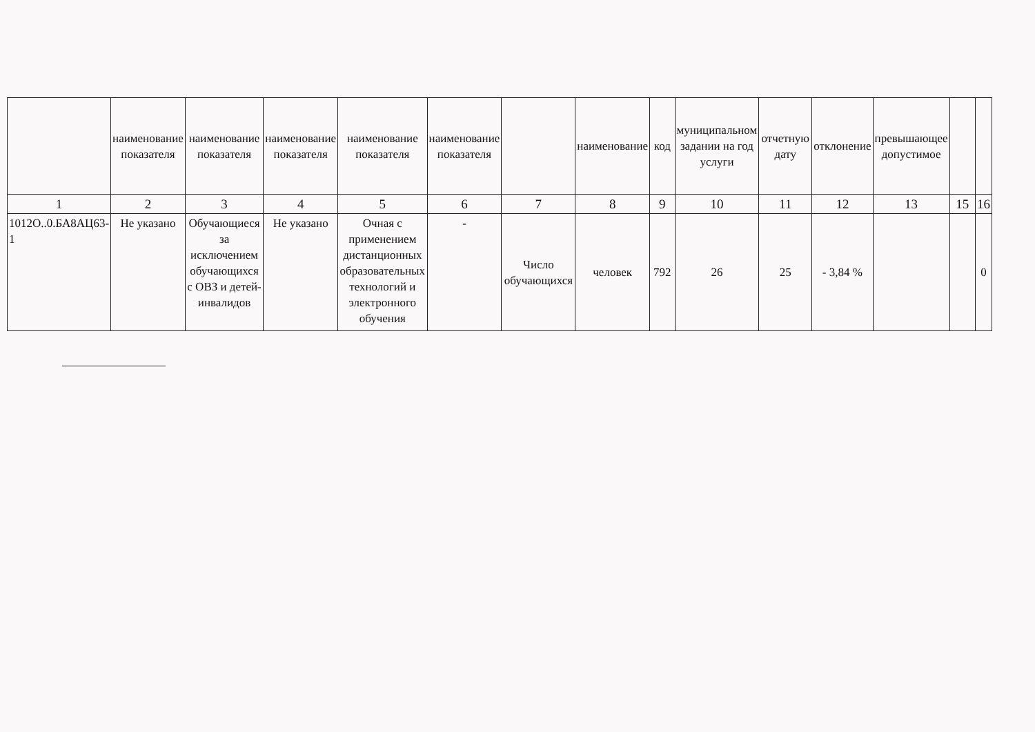| | наименование показателя | наименование показателя | наименование показателя | наименование показателя | наименование показателя | | наименование | код | муниципальном задании на год услуги | отчетную дату | отклонение | превышающее допустимое | | |
| --- | --- | --- | --- | --- | --- | --- | --- | --- | --- | --- | --- | --- | --- | --- |
| 1 | 2 | 3 | 4 | 5 | 6 | 7 | 8 | 9 | 10 | 11 | 12 | 13 | 15 | 16 |
| 1012О..0.БА8АЦ63-1 | Не указано | Обучающиеся за исключением обучающихся с ОВЗ и детей-инвалидов | Не указано | Очная с применением дистанционных образовательных технологий и электронного обучения | - | Число обучающихся | человек | 792 | 26 | 25 | - 3,84 % | | | 0 |